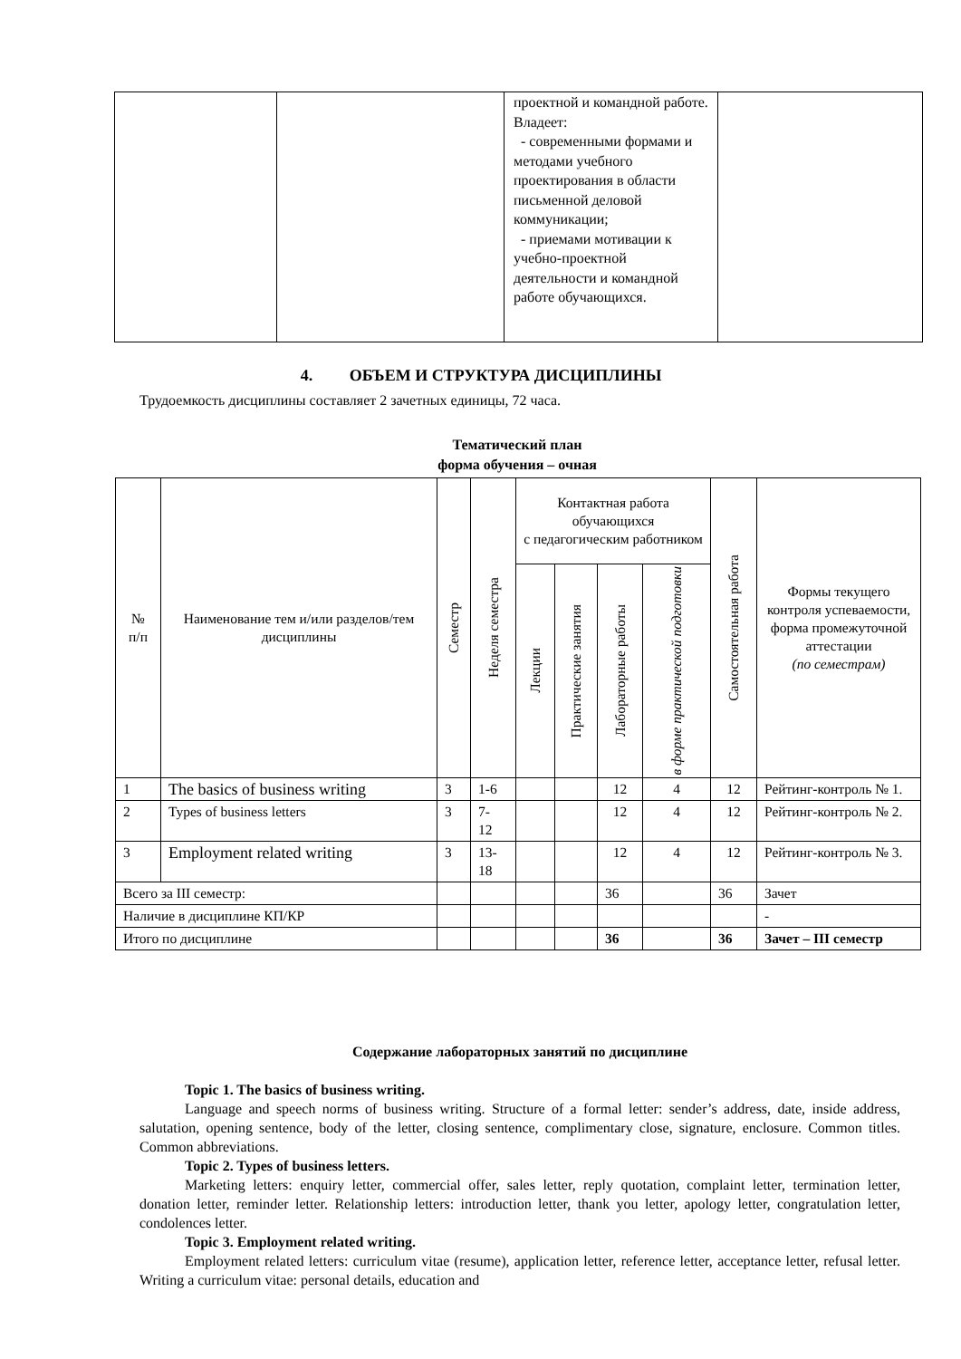| | | проектной и командной работе. Владеет: - современными формами и методами учебного проектирования в области письменной деловой коммуникации; - приемами мотивации к учебно-проектной деятельности и командной работе обучающихся. | |
4. ОБЪЕМ И СТРУКТУРА ДИСЦИПЛИНЫ
Трудоемкость дисциплины составляет 2 зачетных единицы, 72 часа.
Тематический план
форма обучения – очная
| № п/п | Наименование тем и/или разделов/тем дисциплины | Семестр | Неделя семестра | Контактная работа обучающихся с педагогическим работником | | | | Самостоятельная работа | Формы текущего контроля успеваемости, форма промежуточной аттестации (по семестрам) |
| --- | --- | --- | --- | --- | --- | --- | --- | --- | --- |
| | | | | Лекции | Практические занятия | Лабораторные работы | в форме практической подготовки | | |
| 1 | The basics of business writing | 3 | 1-6 | | | 12 | 4 | 12 | Рейтинг-контроль № 1. |
| 2 | Types of business letters | 3 | 7- 12 | | | 12 | 4 | 12 | Рейтинг-контроль № 2. |
| 3 | Employment related writing | 3 | 13- 18 | | | 12 | 4 | 12 | Рейтинг-контроль № 3. |
| Всего за III семестр: | | | | | | 36 | | 36 | Зачет |
| Наличие в дисциплине КП/КР | | | | | | | | | - |
| Итого по дисциплине | | | | | | 36 | | 36 | Зачет – III семестр |
Содержание лабораторных занятий по дисциплине
Topic 1. The basics of business writing.
Language and speech norms of business writing. Structure of a formal letter: sender’s address, date, inside address, salutation, opening sentence, body of the letter, closing sentence, complimentary close, signature, enclosure. Common titles. Common abbreviations.
Topic 2. Types of business letters.
Marketing letters: enquiry letter, commercial offer, sales letter, reply quotation, complaint letter, termination letter, donation letter, reminder letter. Relationship letters: introduction letter, thank you letter, apology letter, congratulation letter, condolences letter.
Topic 3. Employment related writing.
Employment related letters: curriculum vitae (resume), application letter, reference letter, acceptance letter, refusal letter. Writing a curriculum vitae: personal details, education and